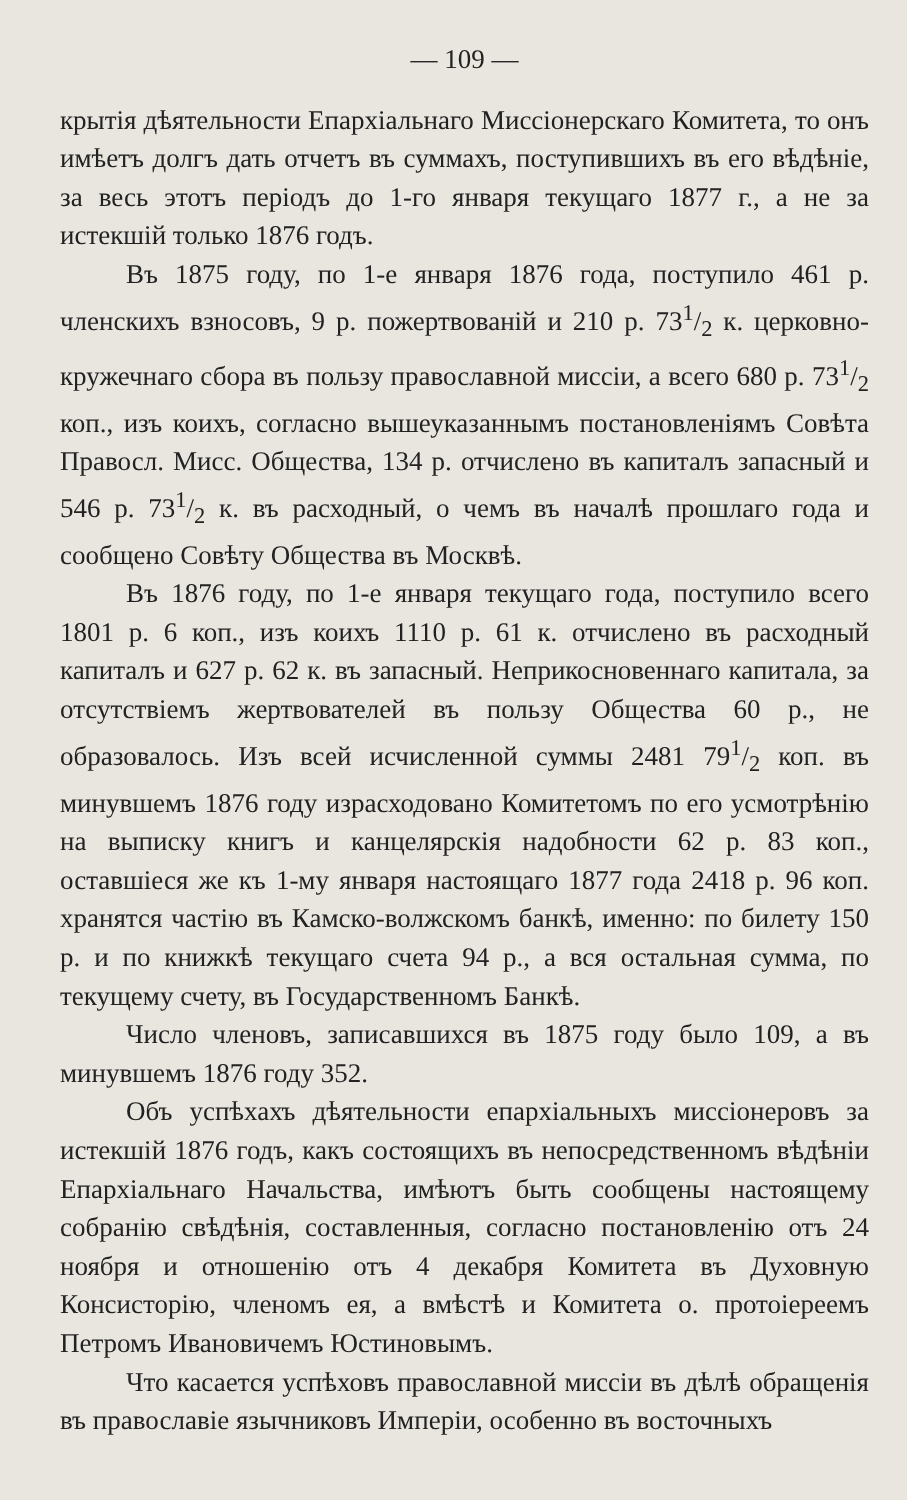— 109 —
крытія дѣятельности Епархіальнаго Миссіонерскаго Комитета, то онъ имѣетъ долгъ дать отчетъ въ суммахъ, поступившихъ въ его вѣдѣніе, за весь этотъ періодъ до 1-го января текущаго 1877 г., а не за истекшій только 1876 годъ.
Въ 1875 году, по 1-е января 1876 года, поступило 461 р. членскихъ взносовъ, 9 р. пожертвованій и 210 р. 731/2 к. церковно-кружечнаго сбора въ пользу православной миссіи, а всего 680 р. 731/2 коп., изъ коихъ, согласно вышеуказаннымъ постановленіямъ Совѣта Правосл. Мисс. Общества, 134 р. отчислено въ капиталъ запасный и 546 р. 731/2 к. въ расходный, о чемъ въ началѣ прошлаго года и сообщено Совѣту Общества въ Москвѣ.
Въ 1876 году, по 1-е января текущаго года, поступило всего 1801 р. 6 коп., изъ коихъ 1110 р. 61 к. отчислено въ расходный капиталъ и 627 р. 62 к. въ запасный. Неприкосновеннаго капитала, за отсутствіемъ жертвователей въ пользу Общества 60 р., не образовалось. Изъ всей исчисленной суммы 2481 791/2 коп. въ минувшемъ 1876 году израсходовано Комитетомъ по его усмотрѣнію на выписку книгъ и канцелярскія надобности 62 р. 83 коп., оставшіеся же къ 1-му января настоящаго 1877 года 2418 р. 96 коп. хранятся частію въ Камско-волжскомъ банкѣ, именно: по билету 150 р. и по книжкѣ текущаго счета 94 р., а вся остальная сумма, по текущему счету, въ Государственномъ Банкѣ.
Число членовъ, записавшихся въ 1875 году было 109, а въ минувшемъ 1876 году 352.
Объ успѣхахъ дѣятельности епархіальныхъ миссіонеровъ за истекшій 1876 годъ, какъ состоящихъ въ непосредственномъ вѣдѣніи Епархіальнаго Начальства, имѣютъ быть сообщены настоящему собранію свѣдѣнія, составленныя, согласно постановленію отъ 24 ноября и отношенію отъ 4 декабря Комитета въ Духовную Консисторію, членомъ ея, а вмѣстѣ и Комитета о. протоіереемъ Петромъ Ивановичемъ Юстиновымъ.
Что касается успѣховъ православной миссіи въ дѣлѣ обращенія въ православіе язычниковъ Имперіи, особенно въ восточныхъ